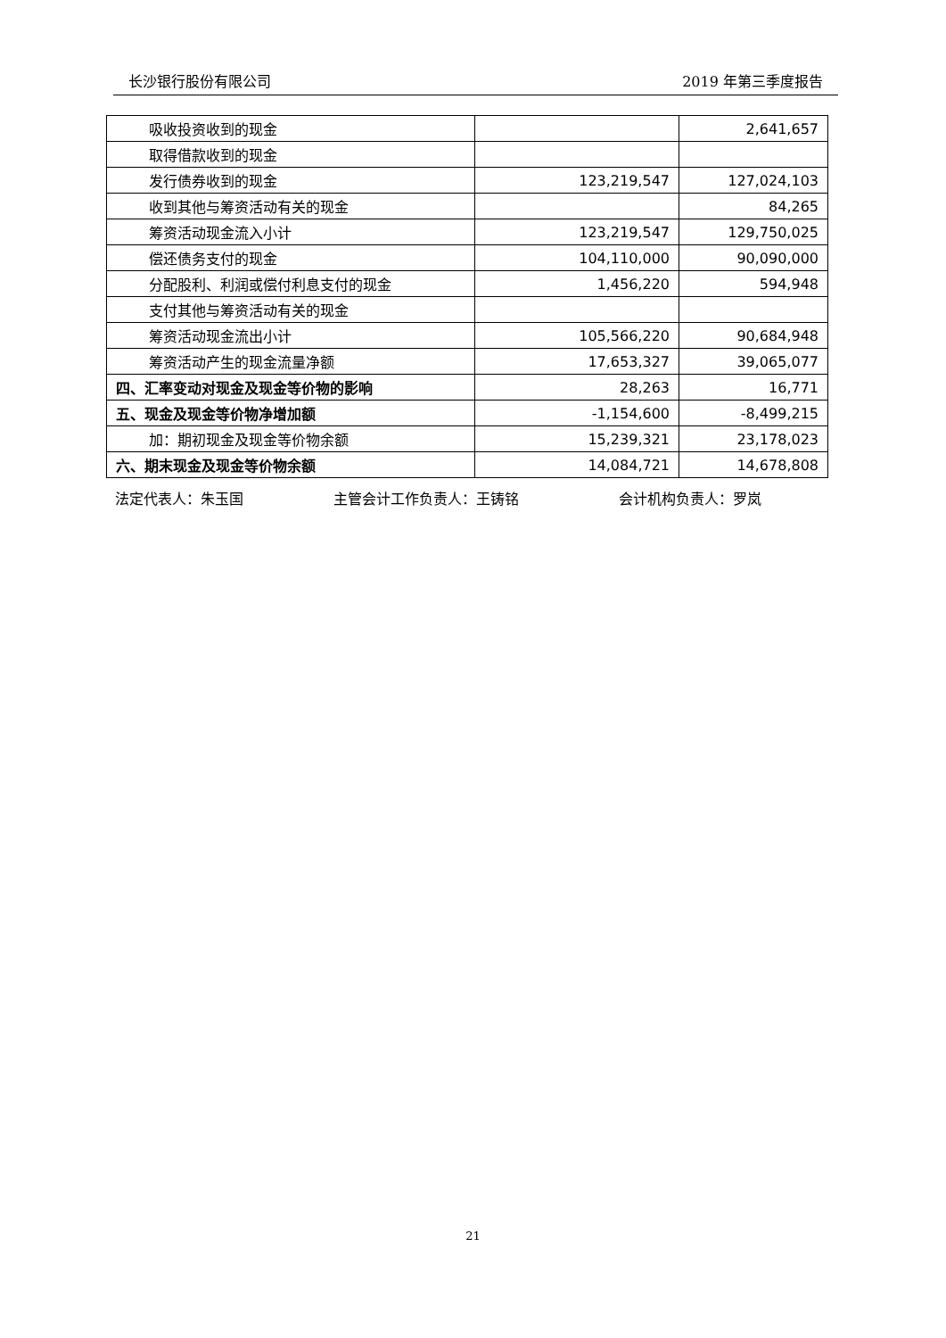长沙银行股份有限公司 2019 年第三季度报告
| 吸收投资收到的现金 | | 2,641,657 |
| 取得借款收到的现金 | | |
| 发行债券收到的现金 | 123,219,547 | 127,024,103 |
| 收到其他与筹资活动有关的现金 | | 84,265 |
| 筹资活动现金流入小计 | 123,219,547 | 129,750,025 |
| 偿还债务支付的现金 | 104,110,000 | 90,090,000 |
| 分配股利、利润或偿付利息支付的现金 | 1,456,220 | 594,948 |
| 支付其他与筹资活动有关的现金 | | |
| 筹资活动现金流出小计 | 105,566,220 | 90,684,948 |
| 筹资活动产生的现金流量净额 | 17,653,327 | 39,065,077 |
| 四、汇率变动对现金及现金等价物的影响 | 28,263 | 16,771 |
| 五、现金及现金等价物净增加额 | -1,154,600 | -8,499,215 |
| 加：期初现金及现金等价物余额 | 15,239,321 | 23,178,023 |
| 六、期末现金及现金等价物余额 | 14,084,721 | 14,678,808 |
法定代表人：朱玉国 主管会计工作负责人：王铸铭 会计机构负责人：罗岚
21